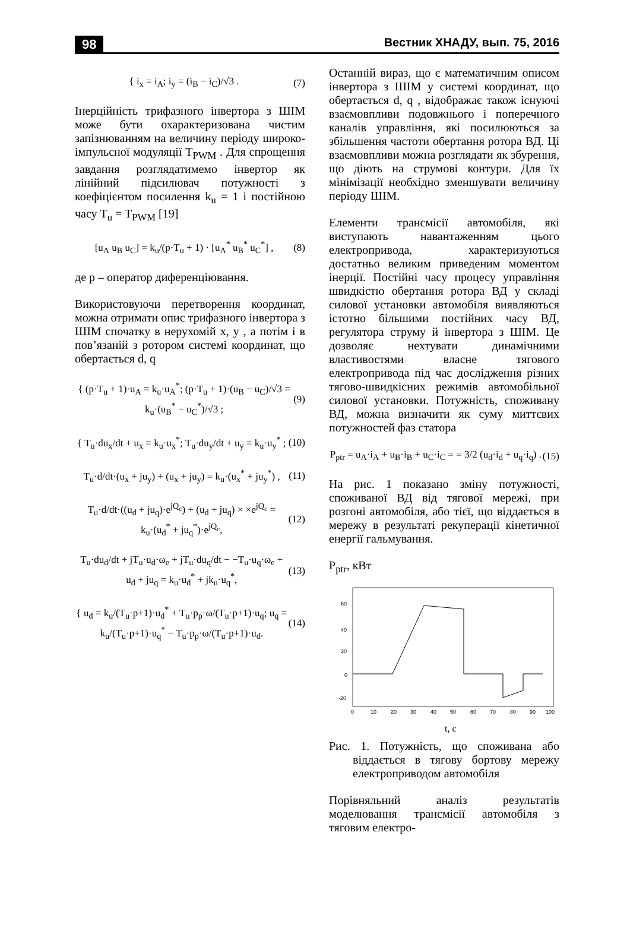98 Вестник ХНАДУ, вып. 75, 2016
{ i<sub>x</sub> = i<sub>A</sub>; i<sub>y</sub> = (i<sub>B</sub> − i<sub>C</sub>)/√3 . (7)
Інерційність трифазного інвертора з ШІМ може бути охарактеризована чистим запізнюванням на величину періоду широко-імпульсної модуляції T<sub>PWM</sub> . Для спрощення завдання розглядатимемо інвертор як лінійний підсилювач потужності з коефіцієнтом посилення k<sub>u</sub> = 1 і постійною часу T<sub>u</sub> = T<sub>PWM</sub> [19]
[u<sub>A</sub> u<sub>B</sub> u<sub>C</sub>] = k<sub>u</sub>/(p·T<sub>u</sub> + 1) · [u<sub>A</sub><sup>*</sup> u<sub>B</sub><sup>*</sup> u<sub>C</sub><sup>*</sup>] , (8)
де p – оператор диференціювання.
Використовуючи перетворення координат, можна отримати опис трифазного інвертора з ШІМ спочатку в нерухомій x, y , а потім і в пов’язаній з ротором системі координат, що обертається d, q
{ (p·T<sub>u</sub> + 1)·u<sub>A</sub> = k<sub>u</sub>·u<sub>A</sub><sup>*</sup>; (p·T<sub>u</sub> + 1)·(u<sub>B</sub> − u<sub>C</sub>)/√3 = k<sub>u</sub>·(u<sub>B</sub><sup>*</sup> − u<sub>C</sub><sup>*</sup>)/√3 ; (9)
{ T<sub>u</sub>·du<sub>x</sub>/dt + u<sub>x</sub> = k<sub>u</sub>·u<sub>x</sub><sup>*</sup>; T<sub>u</sub>·du<sub>y</sub>/dt + u<sub>y</sub> = k<sub>u</sub>·u<sub>y</sub><sup>*</sup> ; (10)
T<sub>u</sub>·d/dt·(u<sub>x</sub> + ju<sub>y</sub>) + (u<sub>x</sub> + ju<sub>y</sub>) = k<sub>u</sub>·(u<sub>x</sub><sup>*</sup> + ju<sub>y</sub><sup>*</sup>) , (11)
T<sub>u</sub>·d/dt·((u<sub>d</sub> + ju<sub>q</sub>)·e<sup>jQ<sub>c</sub></sup>) + (u<sub>d</sub> + ju<sub>q</sub>) × ×e<sup>jQ<sub>c</sub></sup> = k<sub>u</sub>·(u<sub>d</sub><sup>*</sup> + ju<sub>q</sub><sup>*</sup>)·e<sup>jQ<sub>c</sub></sup>, (12)
T<sub>u</sub>·du<sub>d</sub>/dt + jT<sub>u</sub>·u<sub>d</sub>·ω<sub>e</sub> + jT<sub>u</sub>·du<sub>q</sub>/dt − −T<sub>u</sub>·u<sub>q</sub>·ω<sub>e</sub> + u<sub>d</sub> + ju<sub>q</sub> = k<sub>u</sub>·u<sub>d</sub><sup>*</sup> + jk<sub>u</sub>·u<sub>q</sub><sup>*</sup>, (13)
{ u<sub>d</sub> = k<sub>u</sub>/(T<sub>u</sub>·p+1)·u<sub>d</sub><sup>*</sup> + T<sub>u</sub>·p<sub>p</sub>·ω/(T<sub>u</sub>·p+1)·u<sub>q</sub>; u<sub>q</sub> = k<sub>u</sub>/(T<sub>u</sub>·p+1)·u<sub>q</sub><sup>*</sup> − T<sub>u</sub>·p<sub>p</sub>·ω/(T<sub>u</sub>·p+1)·u<sub>d</sub>. (14)
Останній вираз, що є математичним описом інвертора з ШІМ у системі координат, що обертається d, q , відображає також існуючі взаємовпливи подовжнього і поперечного каналів управління, які посилюються за збільшення частоти обертання ротора ВД. Ці взаємовпливи можна розглядати як збурення, що діють на струмові контури. Для їх мінімізації необхідно зменшувати величину періоду ШІМ.
Елементи трансмісії автомобіля, які виступають навантаженням цього електропривода, характеризуються достатньо великим приведеним моментом інерції. Постійні часу процесу управління швидкістю обертання ротора ВД у складі силової установки автомобіля виявляються істотно більшими постійних часу ВД, регулятора струму й інвертора з ШІМ. Це дозволяє нехтувати динамічними властивостями власне тягового електропривода під час дослідження різних тягово-швидкісних режимів автомобільної силової установки. Потужність, споживану ВД, можна визначити як суму миттєвих потужностей фаз статора
P<sub>ptr</sub> = u<sub>A</sub>·i<sub>A</sub> + u<sub>B</sub>·i<sub>B</sub> + u<sub>C</sub>·i<sub>C</sub> = = 3/2 (u<sub>d</sub>·i<sub>d</sub> + u<sub>q</sub>·i<sub>q</sub>) . (15)
На рис. 1 показано зміну потужності, споживаної ВД від тягової мережі, при розгоні автомобіля, або тієї, що віддається в мережу в результаті рекуперації кінетичної енергії гальмування.
P<sub>ptr</sub>, кВт
60
40
20
0
-20
0
10
20
30
40
50
60
70
80
90
100
t, с
Рис. 1. Потужність, що споживана або віддається в тягову бортову мережу електроприводом автомобіля
Порівняльний аналіз результатів моделювання трансмісії автомобіля з тяговим електро-